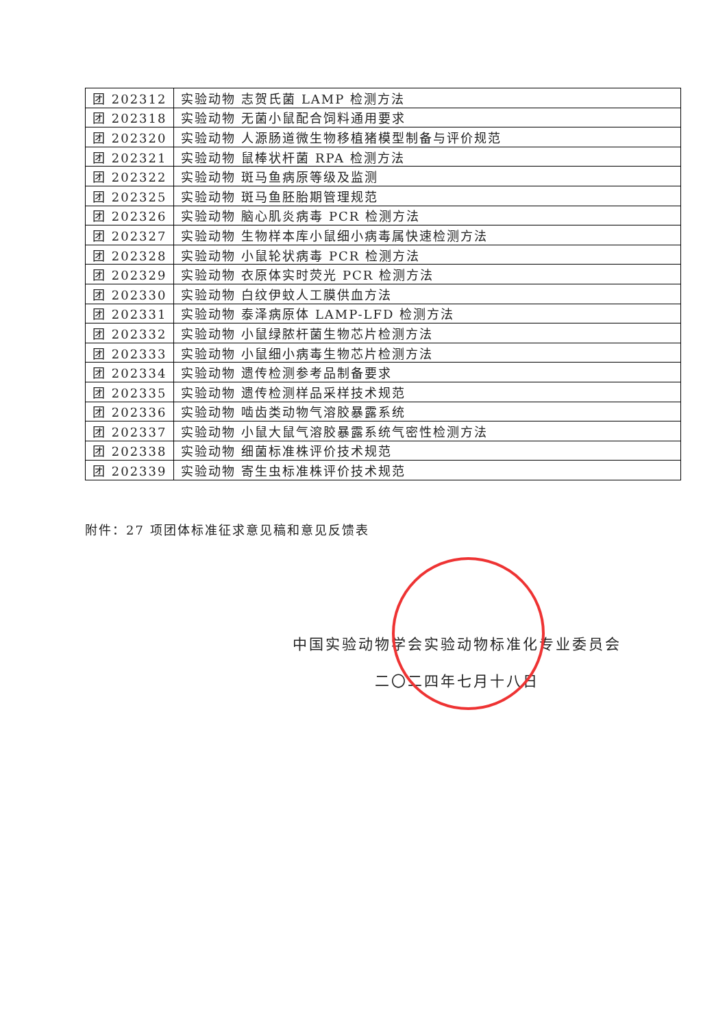| 团 202312 | 实验动物 志贺氏菌 LAMP 检测方法 |
| 团 202318 | 实验动物 无菌小鼠配合饲料通用要求 |
| 团 202320 | 实验动物 人源肠道微生物移植猪模型制备与评价规范 |
| 团 202321 | 实验动物 鼠棒状杆菌 RPA 检测方法 |
| 团 202322 | 实验动物 斑马鱼病原等级及监测 |
| 团 202325 | 实验动物 斑马鱼胚胎期管理规范 |
| 团 202326 | 实验动物 脑心肌炎病毒 PCR 检测方法 |
| 团 202327 | 实验动物 生物样本库小鼠细小病毒属快速检测方法 |
| 团 202328 | 实验动物 小鼠轮状病毒 PCR 检测方法 |
| 团 202329 | 实验动物 衣原体实时荧光 PCR 检测方法 |
| 团 202330 | 实验动物 白纹伊蚊人工膜供血方法 |
| 团 202331 | 实验动物 泰泽病原体 LAMP-LFD 检测方法 |
| 团 202332 | 实验动物 小鼠绿脓杆菌生物芯片检测方法 |
| 团 202333 | 实验动物 小鼠细小病毒生物芯片检测方法 |
| 团 202334 | 实验动物 遗传检测参考品制备要求 |
| 团 202335 | 实验动物 遗传检测样品采样技术规范 |
| 团 202336 | 实验动物 啮齿类动物气溶胶暴露系统 |
| 团 202337 | 实验动物 小鼠大鼠气溶胶暴露系统气密性检测方法 |
| 团 202338 | 实验动物 细菌标准株评价技术规范 |
| 团 202339 | 实验动物 寄生虫标准株评价技术规范 |
附件：27 项团体标准征求意见稿和意见反馈表
中国实验动物学会实验动物标准化专业委员会
二〇二四年七月十八日